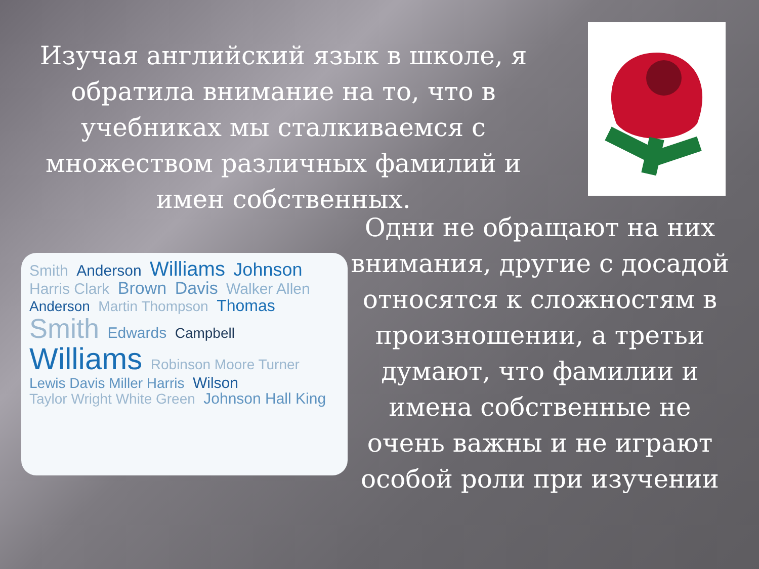Изучая английский язык в школе, я обратила внимание на то, что в учебниках мы сталкиваемся с множеством различных фамилий и имен собственных.
Smith Anderson Williams Johnson Harris Clark Brown Davis Walker Allen Anderson Martin Thompson Thomas Smith Edwards Campbell Williams Robinson Moore Turner Lewis Davis Miller Harris Wilson Taylor Wright White Green Johnson Hall King
Одни не обращают на них внимания, другие с досадой относятся к сложностям в произношении, а третьи думают, что фамилии и имена собственные не очень важны и не играют особой роли при изучении